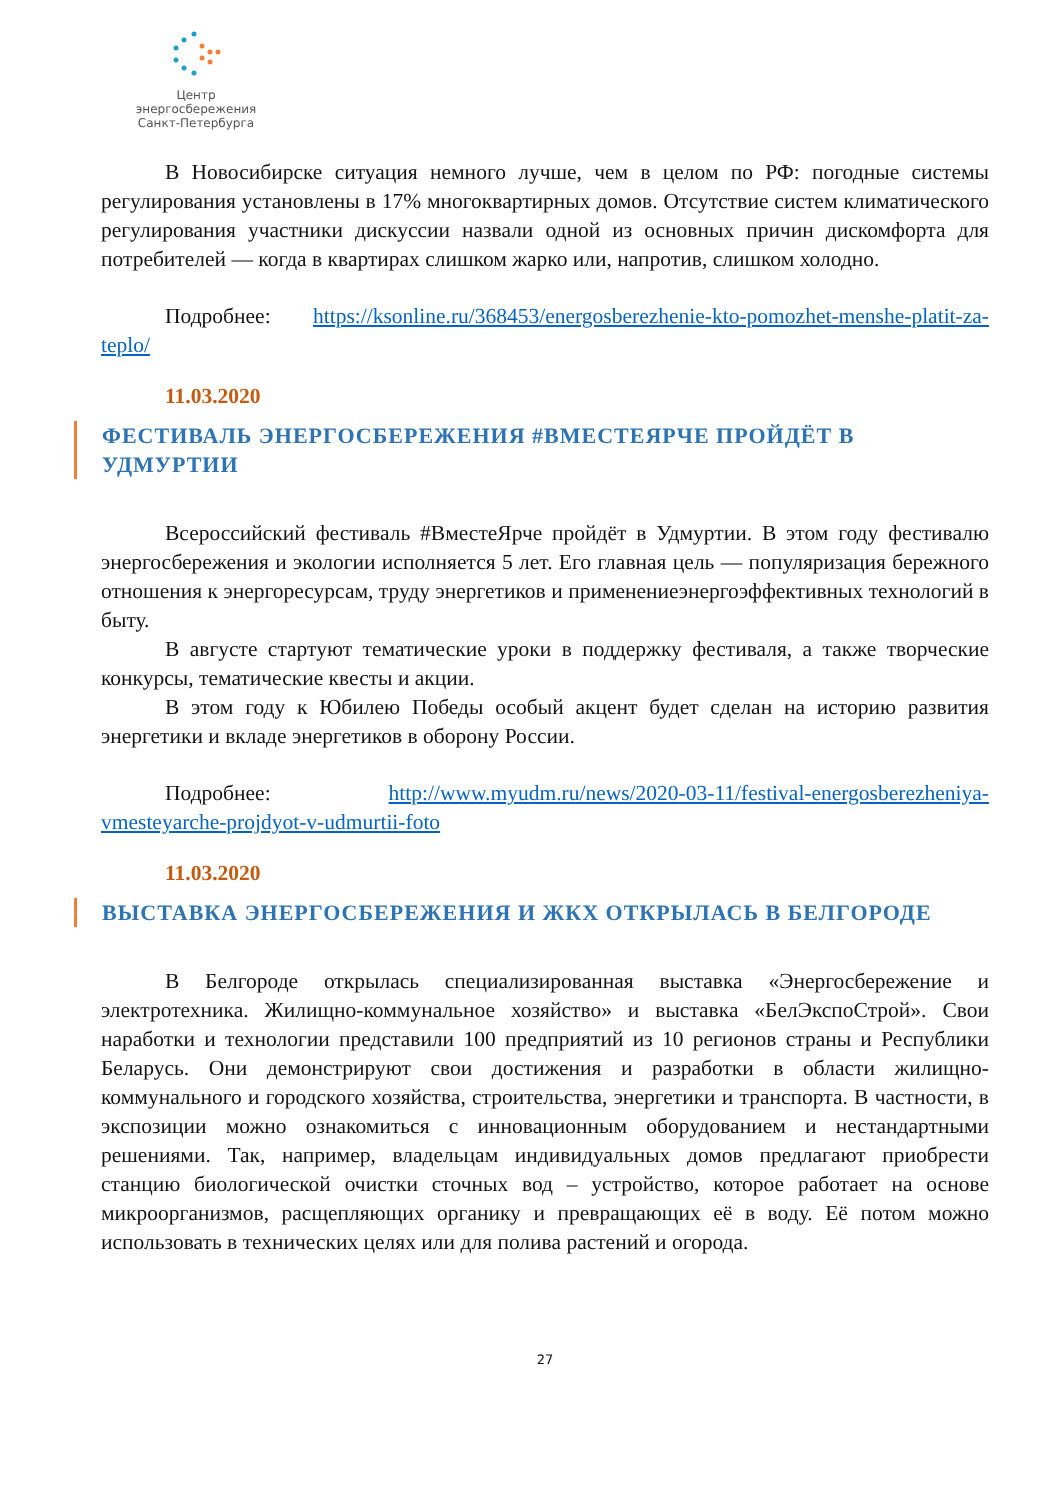Центр энергосбережения
Санкт-Петербурга
В Новосибирске ситуация немного лучше, чем в целом по РФ: погодные системы регулирования установлены в 17% многоквартирных домов. Отсутствие систем климатического регулирования участники дискуссии назвали одной из основных причин дискомфорта для потребителей — когда в квартирах слишком жарко или, напротив, слишком холодно.
Подробнее: https://ksonline.ru/368453/energosberezhenie-kto-pomozhet-menshe-platit-za-teplo/
11.03.2020
ФЕСТИВАЛЬ ЭНЕРГОСБЕРЕЖЕНИЯ #ВМЕСТЕЯРЧЕ ПРОЙДЁТ В УДМУРТИИ
Всероссийский фестиваль #ВместеЯрче пройдёт в Удмуртии. В этом году фестивалю энергосбережения и экологии исполняется 5 лет. Его главная цель — популяризация бережного отношения к энергоресурсам, труду энергетиков и применениеэнергоэффективных технологий в быту.
В августе стартуют тематические уроки в поддержку фестиваля, а также творческие конкурсы, тематические квесты и акции.
В этом году к Юбилею Победы особый акцент будет сделан на историю развития энергетики и вкладе энергетиков в оборону России.
Подробнее: http://www.myudm.ru/news/2020-03-11/festival-energosberezheniya-vmesteyarche-projdyot-v-udmurtii-foto
11.03.2020
ВЫСТАВКА ЭНЕРГОСБЕРЕЖЕНИЯ И ЖКХ ОТКРЫЛАСЬ В БЕЛГОРОДЕ
В Белгороде открылась специализированная выставка «Энергосбережение и электротехника. Жилищно-коммунальное хозяйство» и выставка «БелЭкспоСтрой». Свои наработки и технологии представили 100 предприятий из 10 регионов страны и Республики Беларусь. Они демонстрируют свои достижения и разработки в области жилищно-коммунального и городского хозяйства, строительства, энергетики и транспорта. В частности, в экспозиции можно ознакомиться с инновационным оборудованием и нестандартными решениями. Так, например, владельцам индивидуальных домов предлагают приобрести станцию биологической очистки сточных вод – устройство, которое работает на основе микроорганизмов, расщепляющих органику и превращающих её в воду. Её потом можно использовать в технических целях или для полива растений и огорода.
27